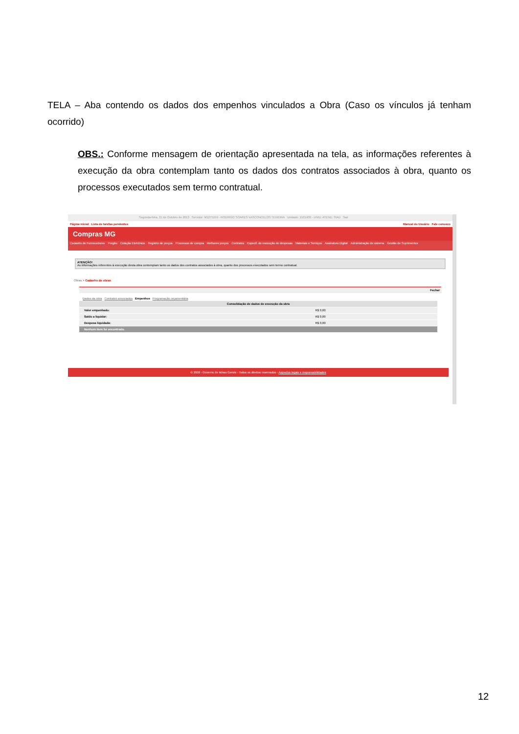TELA – Aba contendo os dados dos empenhos vinculados a Obra (Caso os vínculos já tenham ocorrido)
OBS.: Conforme mensagem de orientação apresentada na tela, as informações referentes à execução da obra contemplam tanto os dados dos contratos associados à obra, quanto os processos executados sem termo contratual.
Segunda-feira, 21 de Outubro de 2013 Servidor: M1275159 - RODRIGO SOARES VASCONCELOS TEIXEIRA Unidade: 1501900 - UNID. ATEND. SIAD Sair
Página inicial Lista de tarefas pendentes Manual do Usuário Fale conosco
Compras MG
Cadastro de Fornecedores Pregão Cotação Eletrônica Registro de preços Processos de compra Melhores preços Contratos Especif. de execução de despesas Materiais e Serviços Assinatura Digital Administração do sistema Gestão de Suprimentos
ATENÇÃO!
As informações referentes à execução desta obra contemplam tanto os dados dos contratos associados à obra, quanto dos processos executados sem termo contratual.
Obras > Cadastro de obras
Fechar
Dados da obra Contratos associados Empenhos Programação orçamentária
| Consolidação de dados de execução da obra | |
| --- | --- |
| Valor empenhado: | R$ 0,00 |
| Saldo a liquidar: | R$ 0,00 |
| Despesa liquidada: | R$ 0,00 |
| Nenhum item foi encontrado. | |
© 2008 - Governo de Minas Gerais - Todos os direitos reservados - Aspectos legais e responsabilidades
12